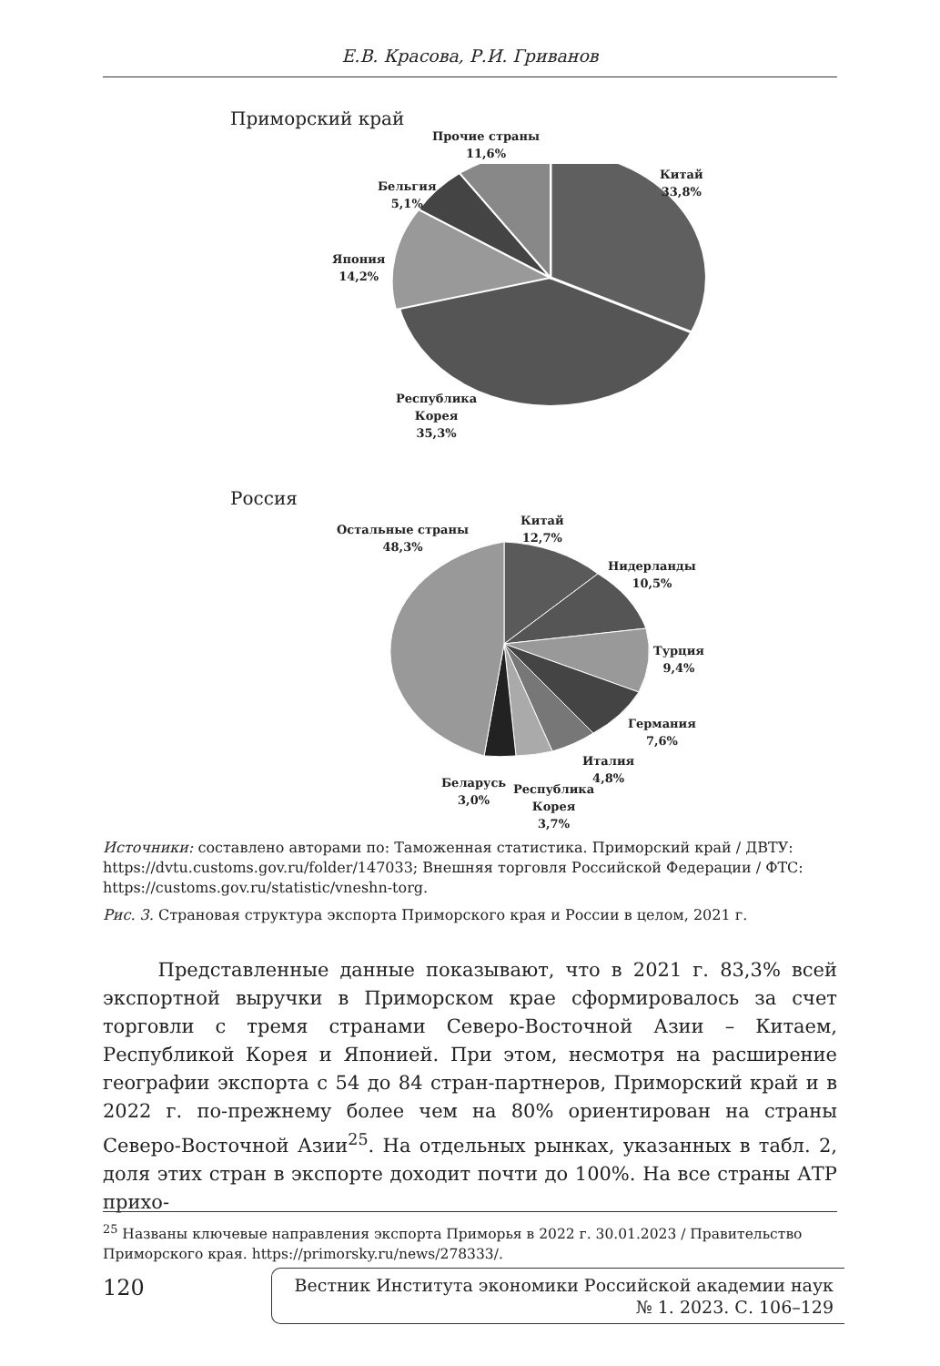Е.В. Красова, Р.И. Гриванов
Приморский край
Прочие страны
11,6%
Китай
33,8%
Бельгия
5,1%
Япония
14,2%
Республика
Корея
35,3%
Россия
Остальные страны
48,3%
Китай
12,7%
Нидерланды
10,5%
Турция
9,4%
Германия
7,6%
Италия
4,8%
Беларусь
3,0%
Республика
Корея
3,7%
Источники: составлено авторами по: Таможенная статистика. Приморский край / ДВТУ: https://dvtu.customs.gov.ru/folder/147033; Внешняя торговля Российской Федерации / ФТС: https://customs.gov.ru/statistic/vneshn-torg.
Рис. 3. Страновая структура экспорта Приморского края и России в целом, 2021 г.
Представленные данные показывают, что в 2021 г. 83,3% всей экспортной выручки в Приморском крае сформировалось за счет торговли с тремя странами Северо-Восточной Азии – Китаем, Республикой Корея и Японией. При этом, несмотря на расширение географии экспорта с 54 до 84 стран-партнеров, Приморский край и в 2022 г. по-прежнему более чем на 80% ориентирован на страны Северо-Восточной Азии<sup>25</sup>. На отдельных рынках, указанных в табл. 2, доля этих стран в экспорте доходит почти до 100%. На все страны АТР прихо-
<sup>25</sup> Названы ключевые направления экспорта Приморья в 2022 г. 30.01.2023 / Правительство Приморского края. https://primorsky.ru/news/278333/.
120
Вестник Института экономики Российской академии наук
№ 1. 2023. С. 106–129